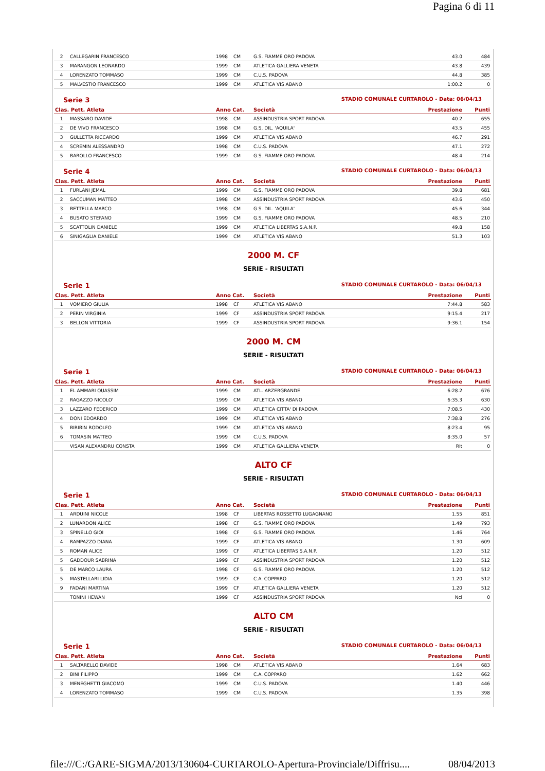Pagina 6 di 11
| 2 | CALLEGARIN FRANCESCO | 1998 | CM | G.S. FIAMME ORO PADOVA | 43.0 | 484 |
| 3 | MARANGON LEONARDO | 1999 | CM | ATLETICA GALLIERA VENETA | 43.8 | 439 |
| 4 | LORENZATO TOMMASO | 1999 | CM | C.U.S. PADOVA | 44.8 | 385 |
| 5 | MALVESTIO FRANCESCO | 1999 | CM | ATLETICA VIS ABANO | 1:00.2 | 0 |
Serie 3 STADIO COMUNALE CURTAROLO - Data: 06/04/13
| Clas. Pett. Atleta | | Anno Cat. | | Società | Prestazione | Punti |
| --- | --- | --- | --- | --- | --- | --- |
| 1 | MASSARO DAVIDE | 1998 | CM | ASSINDUSTRIA SPORT PADOVA | 40.2 | 655 |
| 2 | DE VIVO FRANCESCO | 1998 | CM | G.S. DIL. 'AQUILA' | 43.5 | 455 |
| 3 | GULLETTA RICCARDO | 1999 | CM | ATLETICA VIS ABANO | 46.7 | 291 |
| 4 | SCREMIN ALESSANDRO | 1998 | CM | C.U.S. PADOVA | 47.1 | 272 |
| 5 | BAROLLO FRANCESCO | 1999 | CM | G.S. FIAMME ORO PADOVA | 48.4 | 214 |
Serie 4 STADIO COMUNALE CURTAROLO - Data: 06/04/13
| Clas. Pett. Atleta | | Anno Cat. | | Società | Prestazione | Punti |
| --- | --- | --- | --- | --- | --- | --- |
| 1 | FURLANI JEMAL | 1999 | CM | G.S. FIAMME ORO PADOVA | 39.8 | 681 |
| 2 | SACCUMAN MATTEO | 1998 | CM | ASSINDUSTRIA SPORT PADOVA | 43.6 | 450 |
| 3 | BETTELLA MARCO | 1998 | CM | G.S. DIL. 'AQUILA' | 45.6 | 344 |
| 4 | BUSATO STEFANO | 1999 | CM | G.S. FIAMME ORO PADOVA | 48.5 | 210 |
| 5 | SCATTOLIN DANIELE | 1999 | CM | ATLETICA LIBERTAS S.A.N.P. | 49.8 | 158 |
| 6 | SINIGAGLIA DANIELE | 1999 | CM | ATLETICA VIS ABANO | 51.3 | 103 |
2000 M. CF
SERIE - RISULTATI
Serie 1 STADIO COMUNALE CURTAROLO - Data: 06/04/13
| Clas. Pett. Atleta | | Anno Cat. | | Società | Prestazione | Punti |
| --- | --- | --- | --- | --- | --- | --- |
| 1 | VOMIERO GIULIA | 1998 | CF | ATLETICA VIS ABANO | 7:44.8 | 583 |
| 2 | PERIN VIRGINIA | 1999 | CF | ASSINDUSTRIA SPORT PADOVA | 9:15.4 | 217 |
| 3 | BELLON VITTORIA | 1999 | CF | ASSINDUSTRIA SPORT PADOVA | 9:36.1 | 154 |
2000 M. CM
SERIE - RISULTATI
Serie 1 STADIO COMUNALE CURTAROLO - Data: 06/04/13
| Clas. Pett. Atleta | | Anno Cat. | | Società | Prestazione | Punti |
| --- | --- | --- | --- | --- | --- | --- |
| 1 | EL AMMARI OUASSIM | 1999 | CM | ATL. ARZERGRANDE | 6:28.2 | 676 |
| 2 | RAGAZZO NICOLO' | 1999 | CM | ATLETICA VIS ABANO | 6:35.3 | 630 |
| 3 | LAZZARO FEDERICO | 1999 | CM | ATLETICA CITTA' DI PADOVA | 7:08.5 | 430 |
| 4 | DONI EDOARDO | 1999 | CM | ATLETICA VIS ABANO | 7:38.8 | 276 |
| 5 | BIRIBIN RODOLFO | 1999 | CM | ATLETICA VIS ABANO | 8:23.4 | 95 |
| 6 | TOMASIN MATTEO | 1999 | CM | C.U.S. PADOVA | 8:35.0 | 57 |
| | VISAN ALEXANDRU CONSTA | 1999 | CM | ATLETICA GALLIERA VENETA | Rit | 0 |
ALTO CF
SERIE - RISULTATI
Serie 1 STADIO COMUNALE CURTAROLO - Data: 06/04/13
| Clas. Pett. Atleta | | Anno Cat. | | Società | Prestazione | Punti |
| --- | --- | --- | --- | --- | --- | --- |
| 1 | ARDUINI NICOLE | 1998 | CF | LIBERTAS ROSSETTO LUGAGNANO | 1.55 | 851 |
| 2 | LUNARDON ALICE | 1998 | CF | G.S. FIAMME ORO PADOVA | 1.49 | 793 |
| 3 | SPINELLO GIOI | 1998 | CF | G.S. FIAMME ORO PADOVA | 1.46 | 764 |
| 4 | RAMPAZZO DIANA | 1999 | CF | ATLETICA VIS ABANO | 1.30 | 609 |
| 5 | ROMAN ALICE | 1999 | CF | ATLETICA LIBERTAS S.A.N.P. | 1.20 | 512 |
| 5 | GADDOUR SABRINA | 1999 | CF | ASSINDUSTRIA SPORT PADOVA | 1.20 | 512 |
| 5 | DE MARCO LAURA | 1998 | CF | G.S. FIAMME ORO PADOVA | 1.20 | 512 |
| 5 | MASTELLARI LIDIA | 1999 | CF | C.A. COPPARO | 1.20 | 512 |
| 9 | FADANI MARTINA | 1999 | CF | ATLETICA GALLIERA VENETA | 1.20 | 512 |
| | TONINI HEWAN | 1999 | CF | ASSINDUSTRIA SPORT PADOVA | Ncl | 0 |
ALTO CM
SERIE - RISULTATI
Serie 1 STADIO COMUNALE CURTAROLO - Data: 06/04/13
| Clas. Pett. Atleta | | Anno Cat. | | Società | Prestazione | Punti |
| --- | --- | --- | --- | --- | --- | --- |
| 1 | SALTARELLO DAVIDE | 1998 | CM | ATLETICA VIS ABANO | 1.64 | 683 |
| 2 | BINI FILIPPO | 1999 | CM | C.A. COPPARO | 1.62 | 662 |
| 3 | MENEGHETTI GIACOMO | 1999 | CM | C.U.S. PADOVA | 1.40 | 446 |
| 4 | LORENZATO TOMMASO | 1999 | CM | C.U.S. PADOVA | 1.35 | 398 |
file:///C:/GARE-SIGMA/2013/130604-CURTAROLO-Apertura-Provinciale/Diffrisu.... 08/04/2013